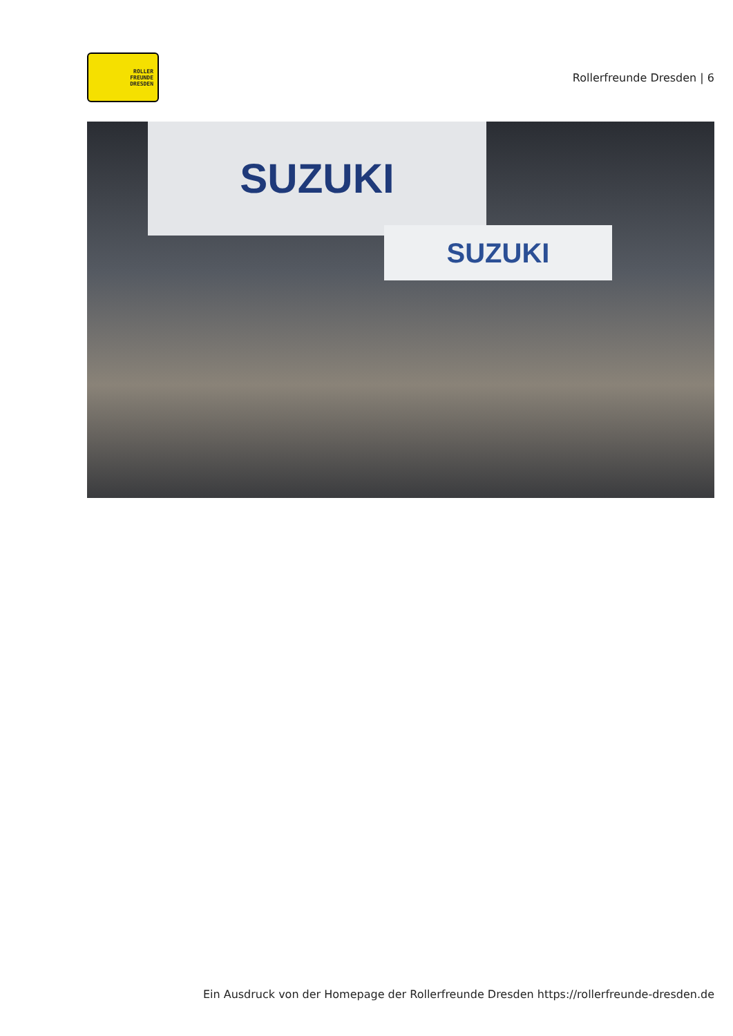ROLLER
FREUNDE
DRESDEN
Rollerfreunde Dresden | 6
SUZUKI
SUZUKI
Ein Ausdruck von der Homepage der Rollerfreunde Dresden https://rollerfreunde-dresden.de